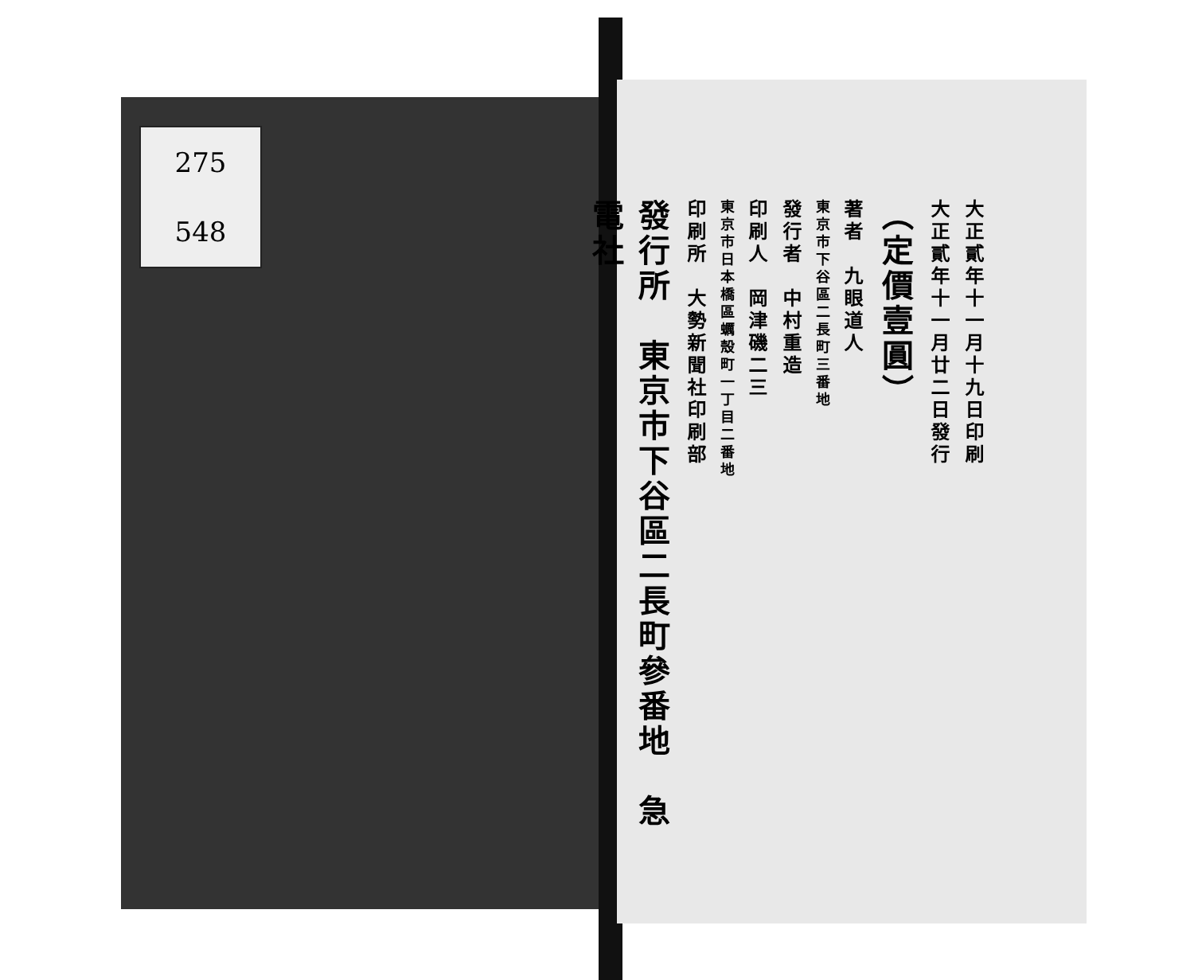275
548
大正貳年十一月十九日印刷
大正貳年十一月廿二日發行
（定價壹圓）
著者　九眼道人
東京市下谷區二長町三番地
發行者　中村重造
印刷人　岡津磯二三
東京市日本橋區蠣殼町一丁目二番地
印刷所　大勢新聞社印刷部
發行所　東京市下谷區二長町參番地　急電社